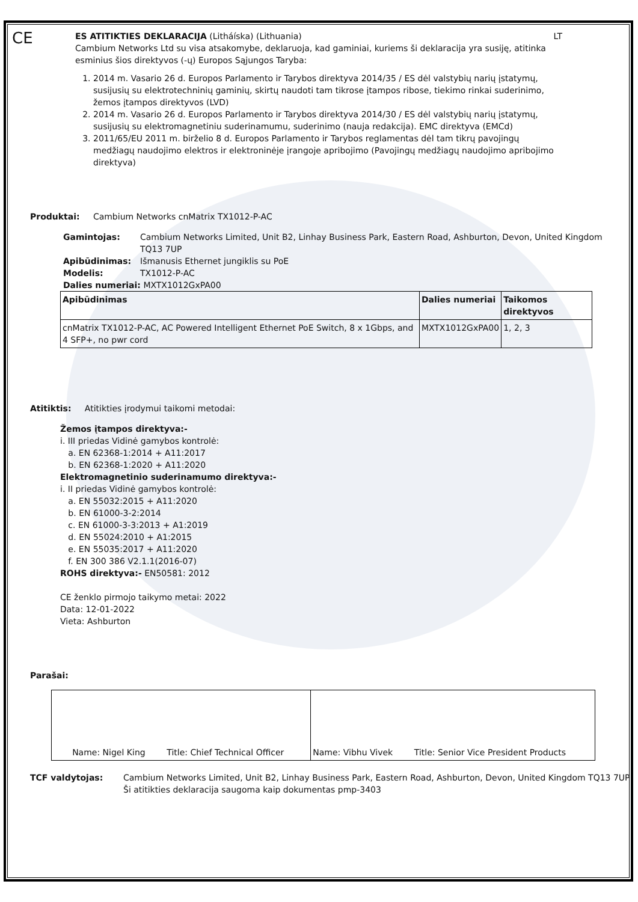CE
ES ATITIKTIES DEKLARACIJA (Litháíska) (Lithuania) LT
Cambium Networks Ltd su visa atsakomybe, deklaruoja, kad gaminiai, kuriems ši deklaracija yra susiję, atitinka esminius šios direktyvos (-ų) Europos Sąjungos Taryba:
1. 2014 m. Vasario 26 d. Europos Parlamento ir Tarybos direktyva 2014/35 / ES dėl valstybių narių įstatymų, susijusių su elektrotechninių gaminių, skirtų naudoti tam tikrose įtampos ribose, tiekimo rinkai suderinimo, žemos įtampos direktyvos (LVD)
2. 2014 m. Vasario 26 d. Europos Parlamento ir Tarybos direktyva 2014/30 / ES dėl valstybių narių įstatymų, susijusių su elektromagnetiniu suderinamumu, suderinimo (nauja redakcija). EMC direktyva (EMCd)
3. 2011/65/EU 2011 m. birželio 8 d. Europos Parlamento ir Tarybos reglamentas dėl tam tikrų pavojingų medžiagų naudojimo elektros ir elektroninėje įrangoje apribojimo (Pavojingų medžiagų naudojimo apribojimo direktyva)
Produktai: Cambium Networks cnMatrix TX1012-P-AC
Gamintojas: Cambium Networks Limited, Unit B2, Linhay Business Park, Eastern Road, Ashburton, Devon, United Kingdom TQ13 7UP
Apibūdinimas: Išmanusis Ethernet jungiklis su PoE
Modelis: TX1012-P-AC
Dalies numeriai: MXTX1012GxPA00
| Apibūdinimas | Dalies numeriai | Taikomos direktyvos |
| --- | --- | --- |
| cnMatrix TX1012-P-AC, AC Powered Intelligent Ethernet PoE Switch, 8 x 1Gbps, and 4 SFP+, no pwr cord | MXTX1012GxPA00 | 1, 2, 3 |
Atitiktis: Atitikties įrodymui taikomi metodai:
Žemos įtampos direktyva:-
i. III priedas Vidinė gamybos kontrolė:
a. EN 62368-1:2014 + A11:2017
b. EN 62368-1:2020 + A11:2020
Elektromagnetinio suderinamumo direktyva:-
i. II priedas Vidinė gamybos kontrolė:
a. EN 55032:2015 + A11:2020
b. EN 61000-3-2:2014
c. EN 61000-3-3:2013 + A1:2019
d. EN 55024:2010 + A1:2015
e. EN 55035:2017 + A11:2020
f. EN 300 386 V2.1.1(2016-07)
ROHS direktyva:- EN50581: 2012
CE ženklo pirmojo taikymo metai: 2022
Data: 12-01-2022
Vieta: Ashburton
Parašai:
| Name: Nigel King Title: Chief Technical Officer | Name: Vibhu Vivek Title: Senior Vice President Products |
TCF valdytojas: Cambium Networks Limited, Unit B2, Linhay Business Park, Eastern Road, Ashburton, Devon, United Kingdom TQ13 7UP
Ši atitikties deklaracija saugoma kaip dokumentas pmp-3403